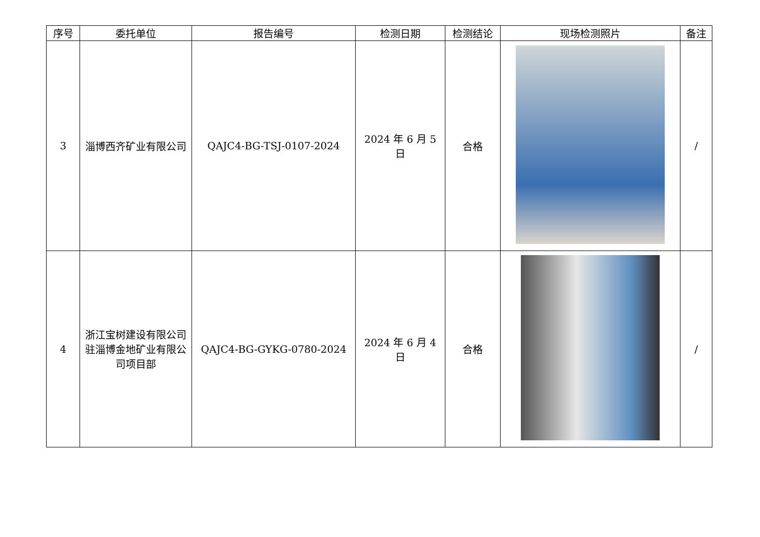| 序号 | 委托单位 | 报告编号 | 检测日期 | 检测结论 | 现场检测照片 | 备注 |
| --- | --- | --- | --- | --- | --- | --- |
| 3 | 淄博西齐矿业有限公司 | QAJC4-BG-TSJ-0107-2024 | 2024 年 6 月 5 日 | 合格 | | / |
| 4 | 浙江宝树建设有限公司驻淄博金地矿业有限公司项目部 | QAJC4-BG-GYKG-0780-2024 | 2024 年 6 月 4 日 | 合格 | | / |